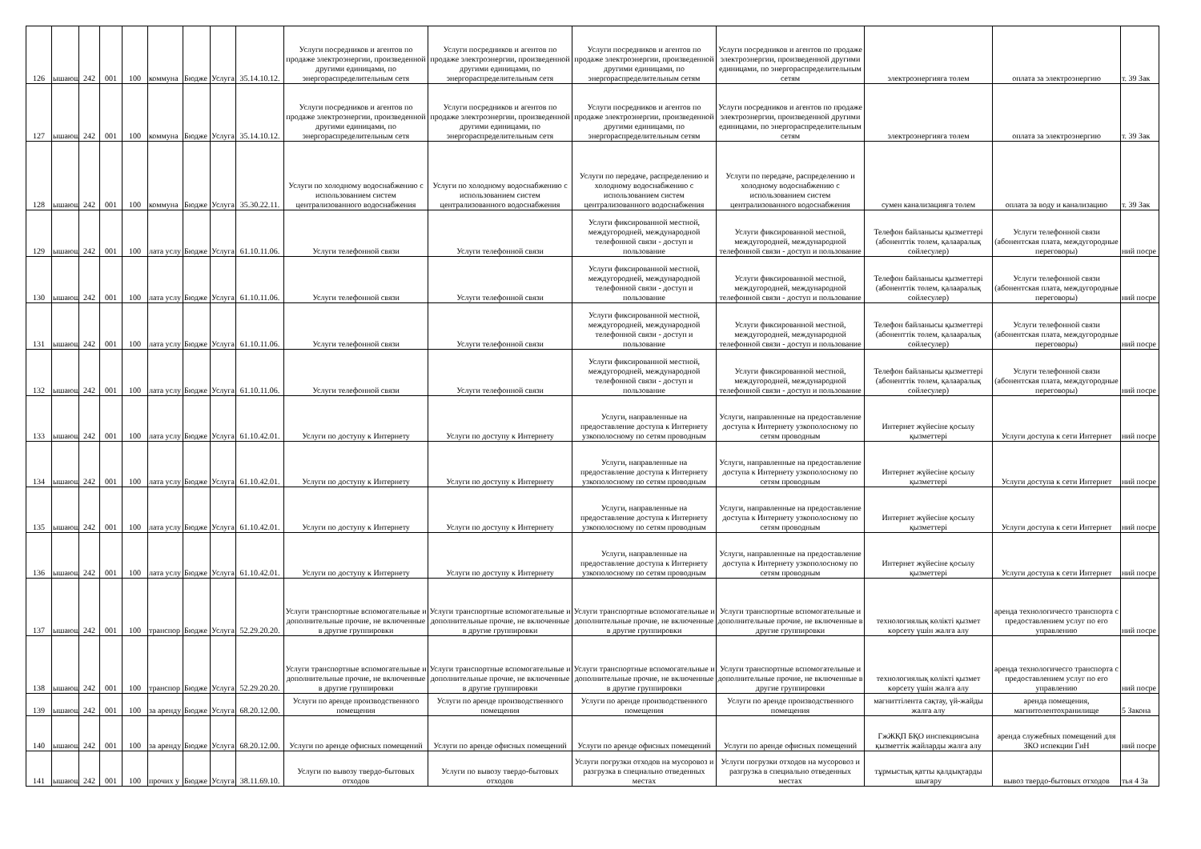| 126 | ышающ | 242 | 001 | 100 | коммуна | Бюдже | Услуга | 35.14.10.12. | Услуги посредников и агентов по продаже электроэнергии, произведенной другими единицами, по энергораспределительным сетя | Услуги посредников и агентов по продаже электроэнергии, произведенной другими единицами, по энергораспределительным сетя | Услуги посредников и агентов по продаже электроэнергии, произведенной другими единицами, по энергораспределительным сетям | Услуги посредников и агентов по продаже электроэнергии, произведенной другими единицами, по энергораспределительным сетям | электроэнергияға төлем | оплата за электроэнергию | т. 39 Зак |
| 127 | ышающ | 242 | 001 | 100 | коммуна | Бюдже | Услуга | 35.14.10.12. | Услуги посредников и агентов по продаже электроэнергии, произведенной другими единицами, по энергораспределительным сетя | Услуги посредников и агентов по продаже электроэнергии, произведенной другими единицами, по энергораспределительным сетя | Услуги посредников и агентов по продаже электроэнергии, произведенной другими единицами, по энергораспределительным сетям | Услуги посредников и агентов по продаже электроэнергии, произведенной другими единицами, по энергораспределительным сетям | электроэнергияға төлем | оплата за электроэнергию | т. 39 Зак |
| 128 | ышающ | 242 | 001 | 100 | коммуна | Бюдже | Услуга | 35.30.22.11. | Услуги по холодному водоснабжению с использованием систем централизованного водоснабжения | Услуги по холодному водоснабжению с использованием систем централизованного водоснабжения | Услуги по передаче, распределению и холодному водоснабжению с использованием систем централизованного водоснабжения | Услуги по передаче, распределению и холодному водоснабжению с использованием систем централизованного водоснабжения | сумен канализацияға төлем | оплата за воду и канализацию | т. 39 Зак |
| 129 | ышающ | 242 | 001 | 100 | лата услу | Бюдже | Услуга | 61.10.11.06. | Услуги телефонной связи | Услуги телефонной связи | Услуги фиксированной местной, междугородней, международной телефонной связи - доступ и пользование | Услуги фиксированной местной, междугородней, международной телефонной связи - доступ и пользование | Телефон байланысы қызметтері (абоненттік төлем, қалааралық сөйлесулер) | Услуги телефонной связи (абонентская плата, междугородные переговоры) | ний посре |
| 130 | ышающ | 242 | 001 | 100 | лата услу | Бюдже | Услуга | 61.10.11.06. | Услуги телефонной связи | Услуги телефонной связи | Услуги фиксированной местной, междугородней, международной телефонной связи - доступ и пользование | Услуги фиксированной местной, междугородней, международной телефонной связи - доступ и пользование | Телефон байланысы қызметтері (абоненттік төлем, қалааралық сөйлесулер) | Услуги телефонной связи (абонентская плата, междугородные переговоры) | ний посре |
| 131 | ышающ | 242 | 001 | 100 | лата услу | Бюдже | Услуга | 61.10.11.06. | Услуги телефонной связи | Услуги телефонной связи | Услуги фиксированной местной, междугородней, международной телефонной связи - доступ и пользование | Услуги фиксированной местной, междугородней, международной телефонной связи - доступ и пользование | Телефон байланысы қызметтері (абоненттік төлем, қалааралық сөйлесулер) | Услуги телефонной связи (абонентская плата, междугородные переговоры) | ний посре |
| 132 | ышающ | 242 | 001 | 100 | лата услу | Бюдже | Услуга | 61.10.11.06. | Услуги телефонной связи | Услуги телефонной связи | Услуги фиксированной местной, междугородней, международной телефонной связи - доступ и пользование | Услуги фиксированной местной, междугородней, международной телефонной связи - доступ и пользование | Телефон байланысы қызметтері (абоненттік төлем, қалааралық сөйлесулер) | Услуги телефонной связи (абонентская плата, междугородные переговоры) | ний посре |
| 133 | ышающ | 242 | 001 | 100 | лата услу | Бюдже | Услуга | 61.10.42.01. | Услуги по доступу к Интернету | Услуги по доступу к Интернету | Услуги, направленные на предоставление доступа к Интернету узкополосному по сетям проводным | Услуги, направленные на предоставление доступа к Интернету узкополосному по сетям проводным | Интернет жүйесіне қосылу қызметтері | Услуги доступа к сети Интернет | ний посре |
| 134 | ышающ | 242 | 001 | 100 | лата услу | Бюдже | Услуга | 61.10.42.01. | Услуги по доступу к Интернету | Услуги по доступу к Интернету | Услуги, направленные на предоставление доступа к Интернету узкополосному по сетям проводным | Услуги, направленные на предоставление доступа к Интернету узкополосному по сетям проводным | Интернет жүйесіне қосылу қызметтері | Услуги доступа к сети Интернет | ний посре |
| 135 | ышающ | 242 | 001 | 100 | лата услу | Бюдже | Услуга | 61.10.42.01. | Услуги по доступу к Интернету | Услуги по доступу к Интернету | Услуги, направленные на предоставление доступа к Интернету узкополосному по сетям проводным | Услуги, направленные на предоставление доступа к Интернету узкополосному по сетям проводным | Интернет жүйесіне қосылу қызметтері | Услуги доступа к сети Интернет | ний посре |
| 136 | ышающ | 242 | 001 | 100 | лата услу | Бюдже | Услуга | 61.10.42.01. | Услуги по доступу к Интернету | Услуги по доступу к Интернету | Услуги, направленные на предоставление доступа к Интернету узкополосному по сетям проводным | Услуги, направленные на предоставление доступа к Интернету узкополосному по сетям проводным | Интернет жүйесіне қосылу қызметтері | Услуги доступа к сети Интернет | ний посре |
| 137 | ышающ | 242 | 001 | 100 | транспор | Бюдже | Услуга | 52.29.20.20. | Услуги транспортные вспомогательные и дополнительные прочие, не включенные в другие группировки | Услуги транспортные вспомогательные и дополнительные прочие, не включенные в другие группировки | Услуги транспортные вспомогательные и дополнительные прочие, не включенные в другие группировки | Услуги транспортные вспомогательные и дополнительные прочие, не включенные в другие группировки | технологиялық көлікті қызмет көрсету үшін жалға алу | аренда технологичесго транспорта с предоставлением услуг по его управлению | ний посре |
| 138 | ышающ | 242 | 001 | 100 | транспор | Бюдже | Услуга | 52.29.20.20. | Услуги транспортные вспомогательные и дополнительные прочие, не включенные в другие группировки | Услуги транспортные вспомогательные и дополнительные прочие, не включенные в другие группировки | Услуги транспортные вспомогательные и дополнительные прочие, не включенные в другие группировки | Услуги транспортные вспомогательные и дополнительные прочие, не включенные в другие группировки | технологиялық көлікті қызмет көрсету үшін жалға алу | аренда технологичесго транспорта с предоставлением услуг по его управлению | ний посре |
| 139 | ышающ | 242 | 001 | 100 | за аренду | Бюдже | Услуга | 68.20.12.00. | Услуги по аренде производственного помещения | Услуги по аренде производственного помещения | Услуги по аренде производственного помещения | Услуги по аренде производственного помещения | магниттілента сақтау, үй-жайды жалға алу | аренда помещения, магнитолентохранилище | 5 Закона |
| 140 | ышающ | 242 | 001 | 100 | за аренду | Бюдже | Услуга | 68.20.12.00. | Услуги по аренде офисных помещений | Услуги по аренде офисных помещений | Услуги по аренде офисных помещений | Услуги по аренде офисных помещений | ГжЖҚП БҚО инспекциясына қызметтік жайларды жалға алу | аренда служебных помещений для ЗКО испекции ГиН | ний посре |
| 141 | ышающ | 242 | 001 | 100 | прочих у | Бюдже | Услуга | 38.11.69.10. | Услуги по вывозу твердо-бытовых отходов | Услуги по вывозу твердо-бытовых отходов | Услуги погрузки отходов на мусоровоз и разгрузка в специально отведенных местах | Услуги погрузки отходов на мусоровоз и разгрузка в специально отведенных местах | тұрмыстық қатты қалдықтарды шығару | вывоз твердо-бытовых отходов | тья 4 За |